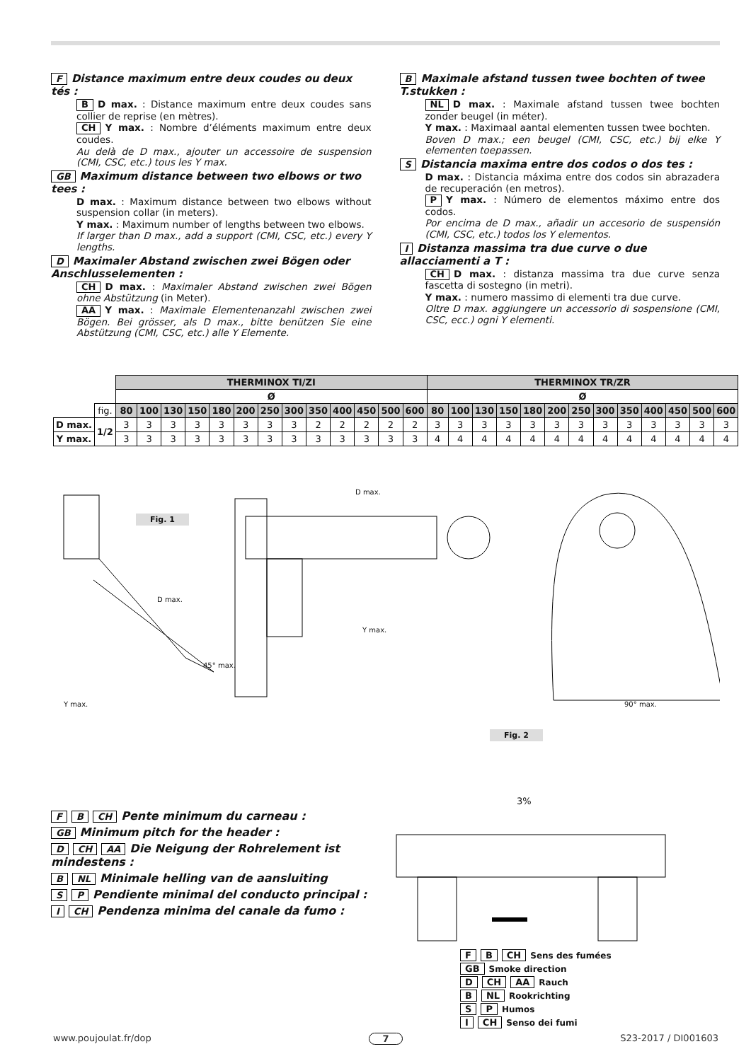F Distance maximum entre deux coudes ou deux tés :
B D max. : Distance maximum entre deux coudes sans collier de reprise (en mètres).
CH Y max. : Nombre d’éléments maximum entre deux coudes.
Au delà de D max., ajouter un accessoire de suspension (CMI, CSC, etc.) tous les Y max.
GB Maximum distance between two elbows or two tees :
D max. : Maximum distance between two elbows without suspension collar (in meters).
Y max. : Maximum number of lengths between two elbows.
If larger than D max., add a support (CMI, CSC, etc.) every Y lengths.
D Maximaler Abstand zwischen zwei Bögen oder Anschlusselementen :
CH D max. : Maximaler Abstand zwischen zwei Bögen ohne Abstützung (in Meter).
AA Y max. : Maximale Elementenanzahl zwischen zwei Bögen. Bei grösser, als D max., bitte benützen Sie eine Abstützung (CMI, CSC, etc.) alle Y Elemente.
B Maximale afstand tussen twee bochten of twee T.stukken :
NL D max. : Maximale afstand tussen twee bochten zonder beugel (in méter).
Y max. : Maximaal aantal elementen tussen twee bochten.
Boven D max.; een beugel (CMI, CSC, etc.) bij elke Y elementen toepassen.
S Distancia maxima entre dos codos o dos tes :
D max. : Distancia máxima entre dos codos sin abrazadera de recuperación (en metros).
P Y max. : Número de elementos máximo entre dos codos.
Por encima de D max., añadir un accesorio de suspensión (CMI, CSC, etc.) todos los Y elementos.
I Distanza massima tra due curve o due allacciamenti a T :
CH D max. : distanza massima tra due curve senza fascetta di sostegno (in metri).
Y max. : numero massimo di elementi tra due curve.
Oltre D max. aggiungere un accessorio di sospensione (CMI, CSC, ecc.) ogni Y elementi.
| | | THERMINOX TI/ZI | | | | | | | | | | | | | THERMINOX TR/ZR | | | | | | | | | | | | |
| | | Ø | | | | | | | | | | | | | Ø | | | | | | | | | | | | |
| | fig. | 80 | 100 | 130 | 150 | 180 | 200 | 250 | 300 | 350 | 400 | 450 | 500 | 600 | 80 | 100 | 130 | 150 | 180 | 200 | 250 | 300 | 350 | 400 | 450 | 500 | 600 |
| D max. | 1/2 | 3 | 3 | 3 | 3 | 3 | 3 | 3 | 3 | 2 | 2 | 2 | 2 | 2 | 3 | 3 | 3 | 3 | 3 | 3 | 3 | 3 | 3 | 3 | 3 | 3 | 3 |
| Y max. | | 3 | 3 | 3 | 3 | 3 | 3 | 3 | 3 | 3 | 3 | 3 | 3 | 3 | 4 | 4 | 4 | 4 | 4 | 4 | 4 | 4 | 4 | 4 | 4 | 4 | 4 |
Fig. 1
D max.
Y max.
45° max.
D max.
Y max.
90° max.
Fig. 2
F B CH Pente minimum du carneau :
GB Minimum pitch for the header :
D CH AA Die Neigung der Rohrelement ist mindestens :
B NL Minimale helling van de aansluiting
S P Pendiente minimal del conducto principal :
I CH Pendenza minima del canale da fumo :
3%
F B CH Sens des fumées
GB Smoke direction
D CH AA Rauch
B NL Rookrichting
S P Humos
I CH Senso dei fumi
www.poujoulat.fr/dop 7 S23-2017 / DI001603